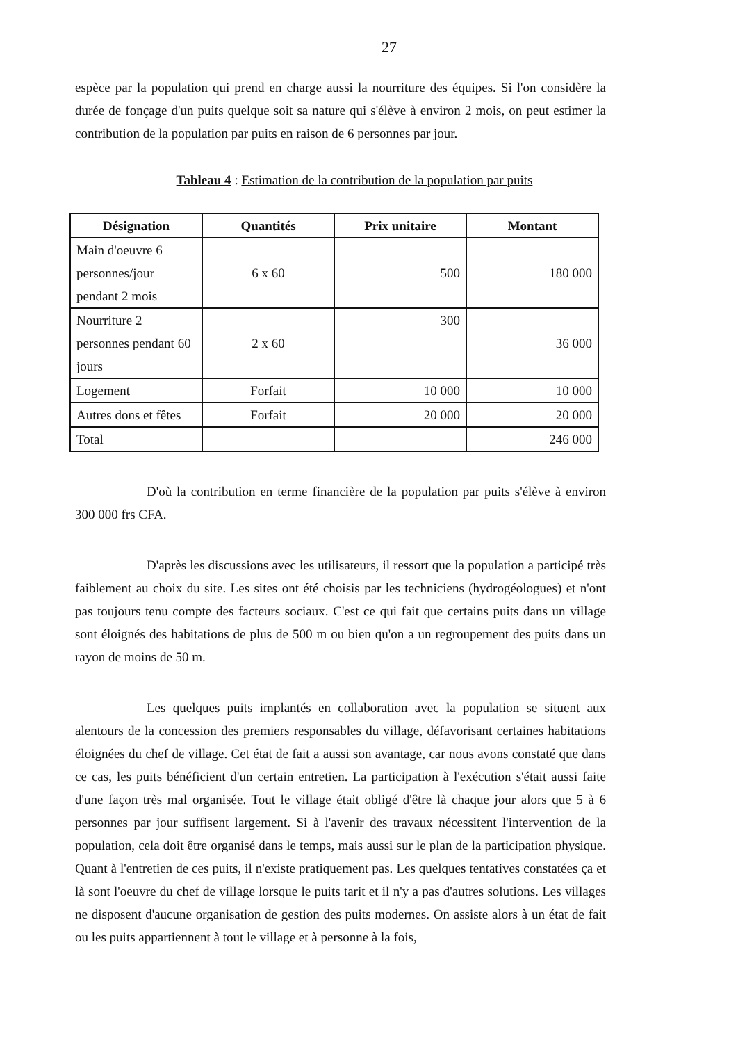27
espèce par la population qui prend en charge aussi la nourriture des équipes. Si l'on considère la durée de fonçage d'un puits quelque soit sa nature qui s'élève à environ 2 mois, on peut estimer la contribution de la population par puits en raison de 6 personnes par jour.
Tableau 4 : Estimation de la contribution de la population par puits
| Désignation | Quantités | Prix unitaire | Montant |
| --- | --- | --- | --- |
| Main d'oeuvre 6 personnes/jour pendant 2 mois | 6 x 60 | 500 | 180 000 |
| Nourriture 2 personnes pendant 60 jours | 2 x 60 | 300 | 36 000 |
| Logement | Forfait | 10 000 | 10 000 |
| Autres dons et fêtes | Forfait | 20 000 | 20 000 |
| Total | | | 246 000 |
D'où la contribution en terme financière de la population par puits s'élève à environ 300 000 frs CFA.
D'après les discussions avec les utilisateurs, il ressort que la population a participé très faiblement au choix du site. Les sites ont été choisis par les techniciens (hydrogéologues) et n'ont pas toujours tenu compte des facteurs sociaux. C'est ce qui fait que certains puits dans un village sont éloignés des habitations de plus de 500 m ou bien qu'on a un regroupement des puits dans un rayon de moins de 50 m.
Les quelques puits implantés en collaboration avec la population se situent aux alentours de la concession des premiers responsables du village, défavorisant certaines habitations éloignées du chef de village. Cet état de fait a aussi son avantage, car nous avons constaté que dans ce cas, les puits bénéficient d'un certain entretien. La participation à l'exécution s'était aussi faite d'une façon très mal organisée. Tout le village était obligé d'être là chaque jour alors que 5 à 6 personnes par jour suffisent largement. Si à l'avenir des travaux nécessitent l'intervention de la population, cela doit être organisé dans le temps, mais aussi sur le plan de la participation physique. Quant à l'entretien de ces puits, il n'existe pratiquement pas. Les quelques tentatives constatées ça et là sont l'oeuvre du chef de village lorsque le puits tarit et il n'y a pas d'autres solutions. Les villages ne disposent d'aucune organisation de gestion des puits modernes. On assiste alors à un état de fait ou les puits appartiennent à tout le village et à personne à la fois,